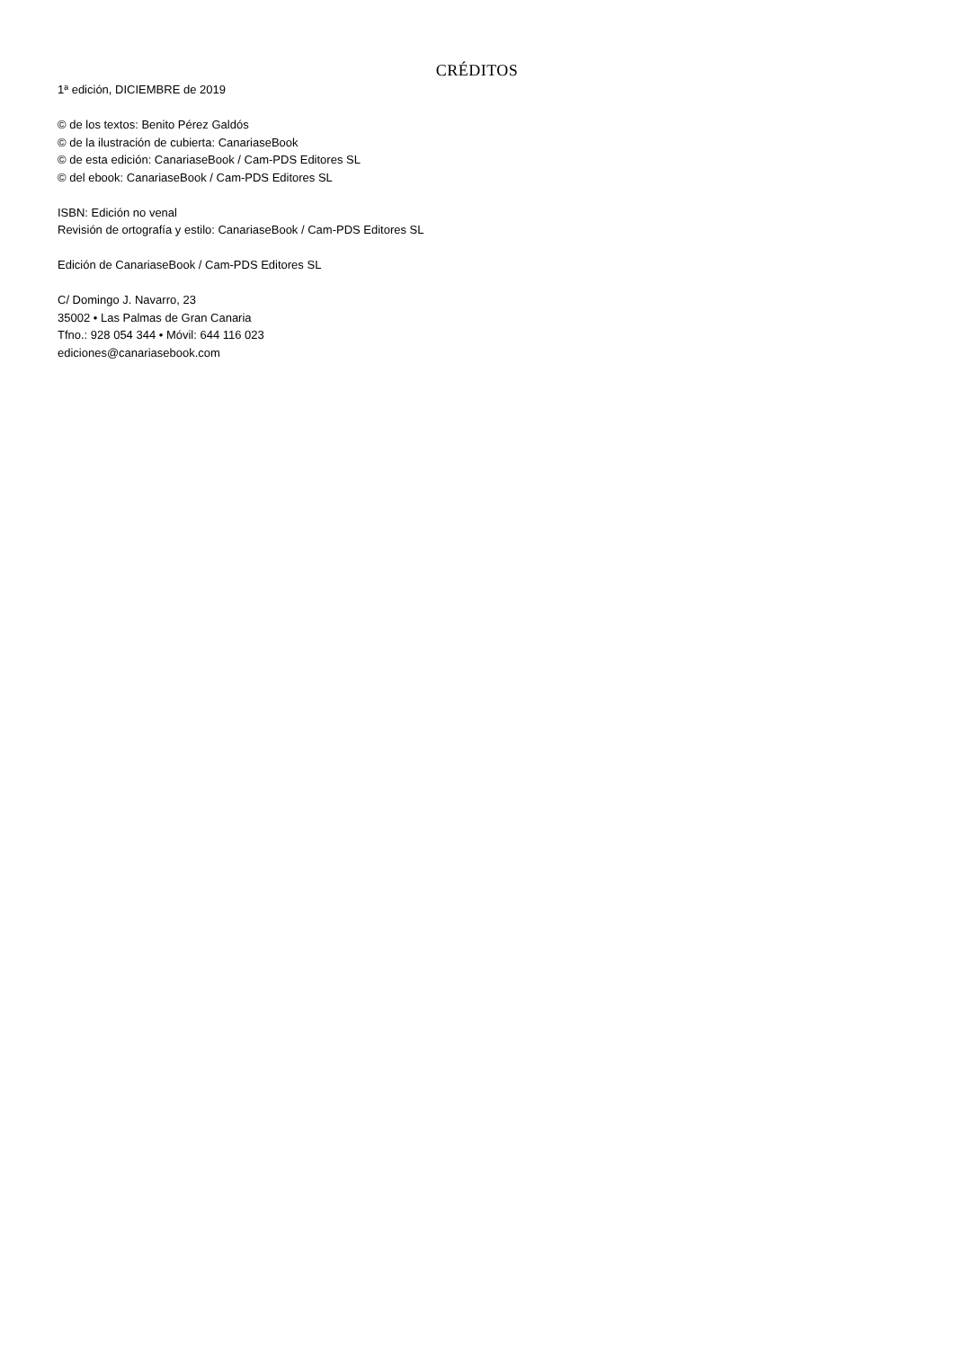CRÉDITOS
1ª edición, DICIEMBRE de 2019
© de los textos: Benito Pérez Galdós
© de la ilustración de cubierta: CanariaseBook
© de esta edición: CanariaseBook / Cam-PDS Editores SL
© del ebook: CanariaseBook / Cam-PDS Editores SL
ISBN: Edición no venal
Revisión de ortografía y estilo: CanariaseBook / Cam-PDS Editores SL
Edición de CanariaseBook / Cam-PDS Editores SL
C/ Domingo J. Navarro, 23
35002 • Las Palmas de Gran Canaria
Tfno.: 928 054 344 • Móvil: 644 116 023
ediciones@canariasebook.com